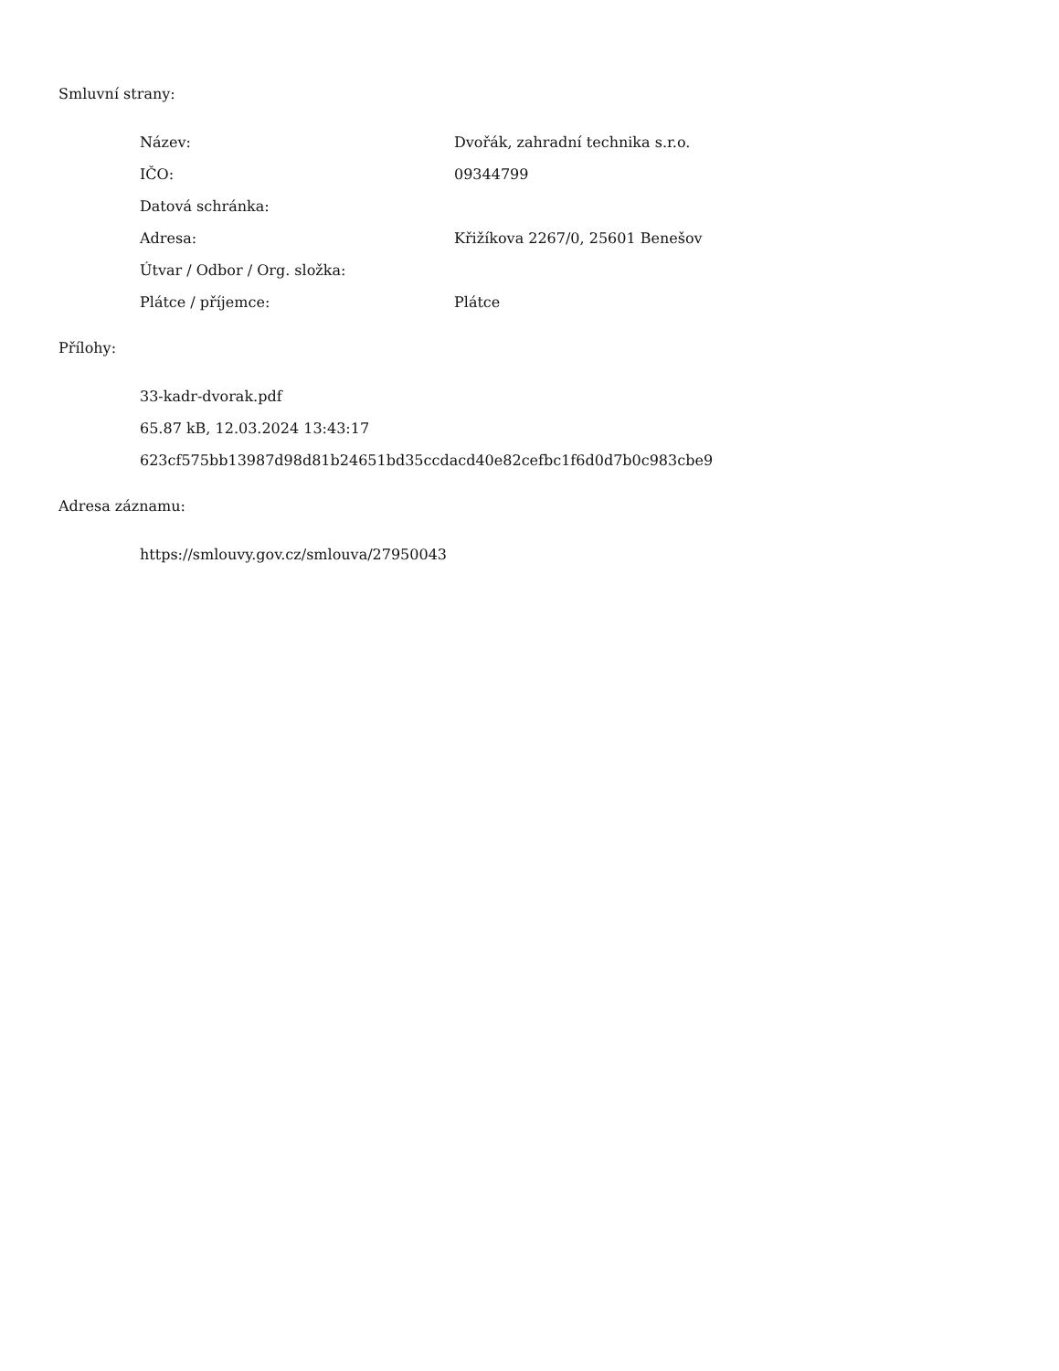Smluvní strany:
| Název: | Dvořák, zahradní technika s.r.o. |
| IČO: | 09344799 |
| Datová schránka: | |
| Adresa: | Křižíkova 2267/0, 25601 Benešov |
| Útvar / Odbor / Org. složka: | |
| Plátce / příjemce: | Plátce |
Přílohy:
33-kadr-dvorak.pdf
65.87 kB, 12.03.2024 13:43:17
623cf575bb13987d98d81b24651bd35ccdacd40e82cefbc1f6d0d7b0c983cbe9
Adresa záznamu:
https://smlouvy.gov.cz/smlouva/27950043